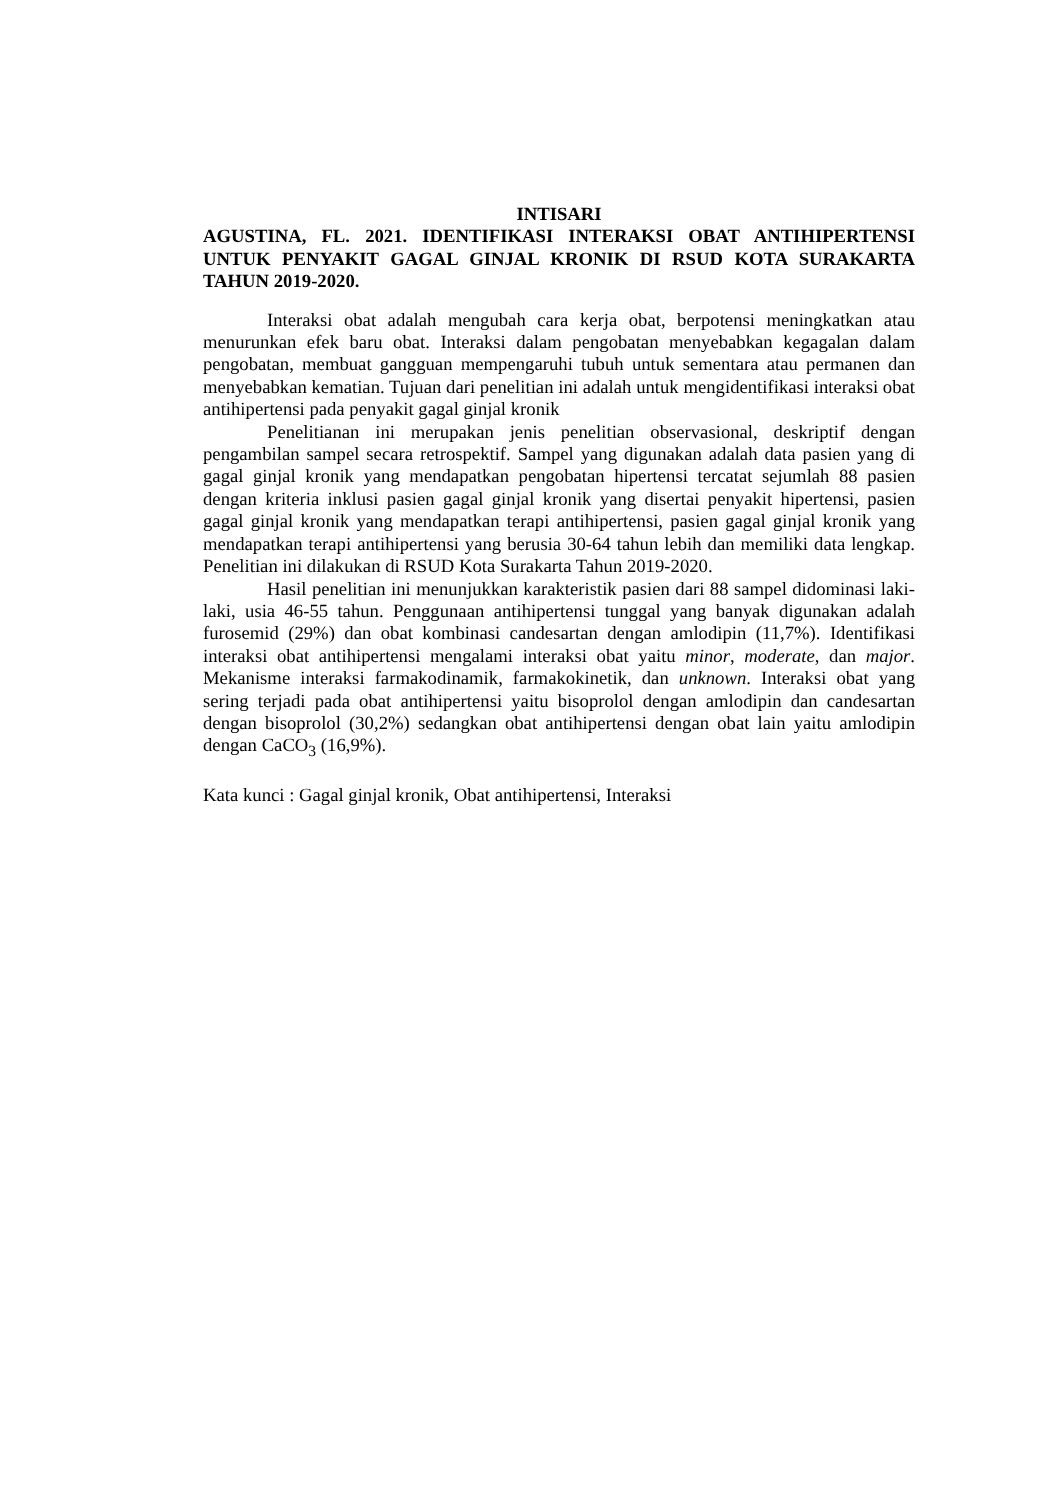INTISARI
AGUSTINA, FL. 2021. IDENTIFIKASI INTERAKSI OBAT ANTIHIPERTENSI UNTUK PENYAKIT GAGAL GINJAL KRONIK DI RSUD KOTA SURAKARTA TAHUN 2019-2020.
Interaksi obat adalah mengubah cara kerja obat, berpotensi meningkatkan atau menurunkan efek baru obat. Interaksi dalam pengobatan menyebabkan kegagalan dalam pengobatan, membuat gangguan mempengaruhi tubuh untuk sementara atau permanen dan menyebabkan kematian. Tujuan dari penelitian ini adalah untuk mengidentifikasi interaksi obat antihipertensi pada penyakit gagal ginjal kronik
Penelitianan ini merupakan jenis penelitian observasional, deskriptif dengan pengambilan sampel secara retrospektif. Sampel yang digunakan adalah data pasien yang di gagal ginjal kronik yang mendapatkan pengobatan hipertensi tercatat sejumlah 88 pasien dengan kriteria inklusi pasien gagal ginjal kronik yang disertai penyakit hipertensi, pasien gagal ginjal kronik yang mendapatkan terapi antihipertensi, pasien gagal ginjal kronik yang mendapatkan terapi antihipertensi yang berusia 30-64 tahun lebih dan memiliki data lengkap. Penelitian ini dilakukan di RSUD Kota Surakarta Tahun 2019-2020.
Hasil penelitian ini menunjukkan karakteristik pasien dari 88 sampel didominasi laki-laki, usia 46-55 tahun. Penggunaan antihipertensi tunggal yang banyak digunakan adalah furosemid (29%) dan obat kombinasi candesartan dengan amlodipin (11,7%). Identifikasi interaksi obat antihipertensi mengalami interaksi obat yaitu minor, moderate, dan major. Mekanisme interaksi farmakodinamik, farmakokinetik, dan unknown. Interaksi obat yang sering terjadi pada obat antihipertensi yaitu bisoprolol dengan amlodipin dan candesartan dengan bisoprolol (30,2%) sedangkan obat antihipertensi dengan obat lain yaitu amlodipin dengan CaCO<sub>3</sub> (16,9%).
Kata kunci : Gagal ginjal kronik, Obat antihipertensi, Interaksi